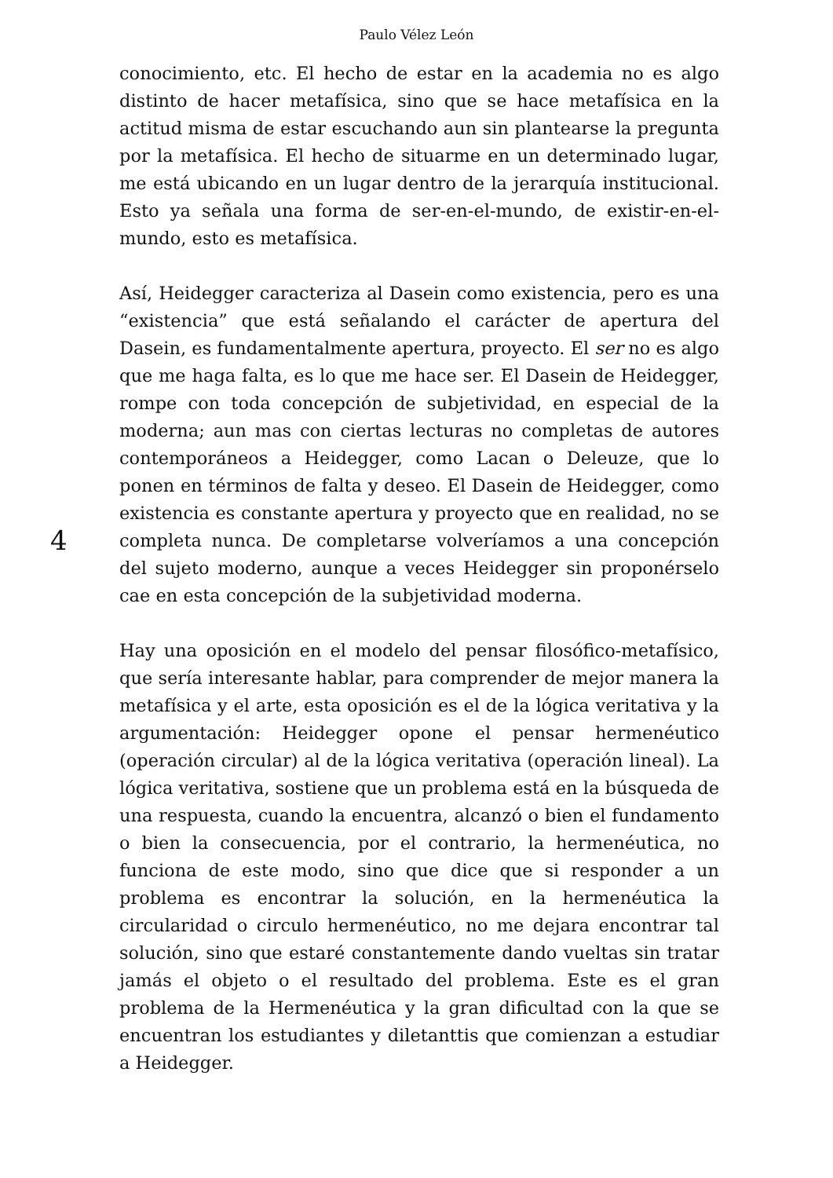Paulo Vélez León
4
conocimiento, etc. El hecho de estar en la academia no es algo distinto de hacer metafísica, sino que se hace metafísica en la actitud misma de estar escuchando aun sin plantearse la pregunta por la metafísica. El hecho de situarme en un determinado lugar, me está ubicando en un lugar dentro de la jerarquía institucional. Esto ya señala una forma de ser-en-el-mundo, de existir-en-el-mundo, esto es metafísica.
Así, Heidegger caracteriza al Dasein como existencia, pero es una “existencia” que está señalando el carácter de apertura del Dasein, es fundamentalmente apertura, proyecto. El ser no es algo que me haga falta, es lo que me hace ser. El Dasein de Heidegger, rompe con toda concepción de subjetividad, en especial de la moderna; aun mas con ciertas lecturas no completas de autores contemporáneos a Heidegger, como Lacan o Deleuze, que lo ponen en términos de falta y deseo. El Dasein de Heidegger, como existencia es constante apertura y proyecto que en realidad, no se completa nunca. De completarse volveríamos a una concepción del sujeto moderno, aunque a veces Heidegger sin proponérselo cae en esta concepción de la subjetividad moderna.
Hay una oposición en el modelo del pensar filosófico-metafísico, que sería interesante hablar, para comprender de mejor manera la metafísica y el arte, esta oposición es el de la lógica veritativa y la argumentación: Heidegger opone el pensar hermenéutico (operación circular) al de la lógica veritativa (operación lineal). La lógica veritativa, sostiene que un problema está en la búsqueda de una respuesta, cuando la encuentra, alcanzó o bien el fundamento o bien la consecuencia, por el contrario, la hermenéutica, no funciona de este modo, sino que dice que si responder a un problema es encontrar la solución, en la hermenéutica la circularidad o circulo hermenéutico, no me dejara encontrar tal solución, sino que estaré constantemente dando vueltas sin tratar jamás el objeto o el resultado del problema. Este es el gran problema de la Hermenéutica y la gran dificultad con la que se encuentran los estudiantes y diletanttis que comienzan a estudiar a Heidegger.